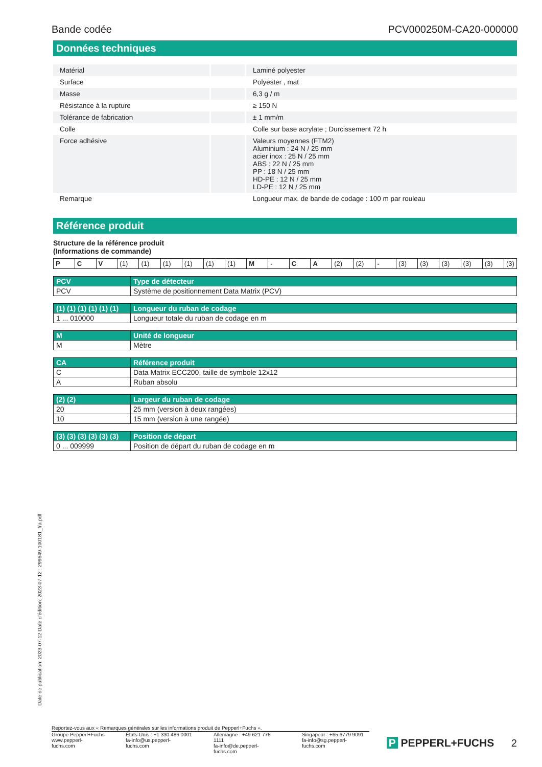Bande codée PCV000250M-CA20-000000
Données techniques
| Matérial | | Laminé polyester |
| Surface | | Polyester , mat |
| Masse | | 6,3 g / m |
| Résistance à la rupture | | ≥ 150 N |
| Tolérance de fabrication | | ± 1 mm/m |
| Colle | | Colle sur base acrylate ; Durcissement 72 h |
| Force adhésive | | Valeurs moyennes (FTM2) Aluminium : 24 N / 25 mm acier inox : 25 N / 25 mm ABS : 22 N / 25 mm PP : 18 N / 25 mm HD-PE : 12 N / 25 mm LD-PE : 12 N / 25 mm |
| Remarque | | Longueur max. de bande de codage : 100 m par rouleau |
Référence produit
Structure de la référence produit
(Informations de commande)
| P | C | V | (1) | (1) | (1) | (1) | (1) | (1) | M | - | C | A | (2) | (2) | - | (3) | (3) | (3) | (3) | (3) | (3) |
| PCV | Type de détecteur |
| --- | --- |
| PCV | Système de positionnement Data Matrix (PCV) |
| (1) (1) (1) (1) (1) (1) | Longueur du ruban de codage |
| --- | --- |
| 1 ... 010000 | Longueur totale du ruban de codage en m |
| M | Unité de longueur |
| --- | --- |
| M | Mètre |
| CA | Référence produit |
| --- | --- |
| C | Data Matrix ECC200, taille de symbole 12x12 |
| A | Ruban absolu |
| (2) (2) | Largeur du ruban de codage |
| --- | --- |
| 20 | 25 mm (version à deux rangées) |
| 10 | 15 mm (version à une rangée) |
| (3) (3) (3) (3) (3) (3) | Position de départ |
| --- | --- |
| 0 ... 009999 | Position de départ du ruban de codage en m |
Date de publication: 2023-07-12 Date d'édition: 2023-07-12 : 299649-100181_fra.pdf
Reportez-vous aux « Remarques générales sur les informations produit de Pepperl+Fuchs ».
Groupe Pepperl+Fuchs
www.pepperl-fuchs.com États-Unis : +1 330 486 0001
fa-info@us.pepperl-fuchs.com Allemagne : +49 621 776 1111
fa-info@de.pepperl-fuchs.com Singapour : +65 6779 9091
fa-info@sg.pepperl-fuchs.com
P PEPPERL+FUCHS 2